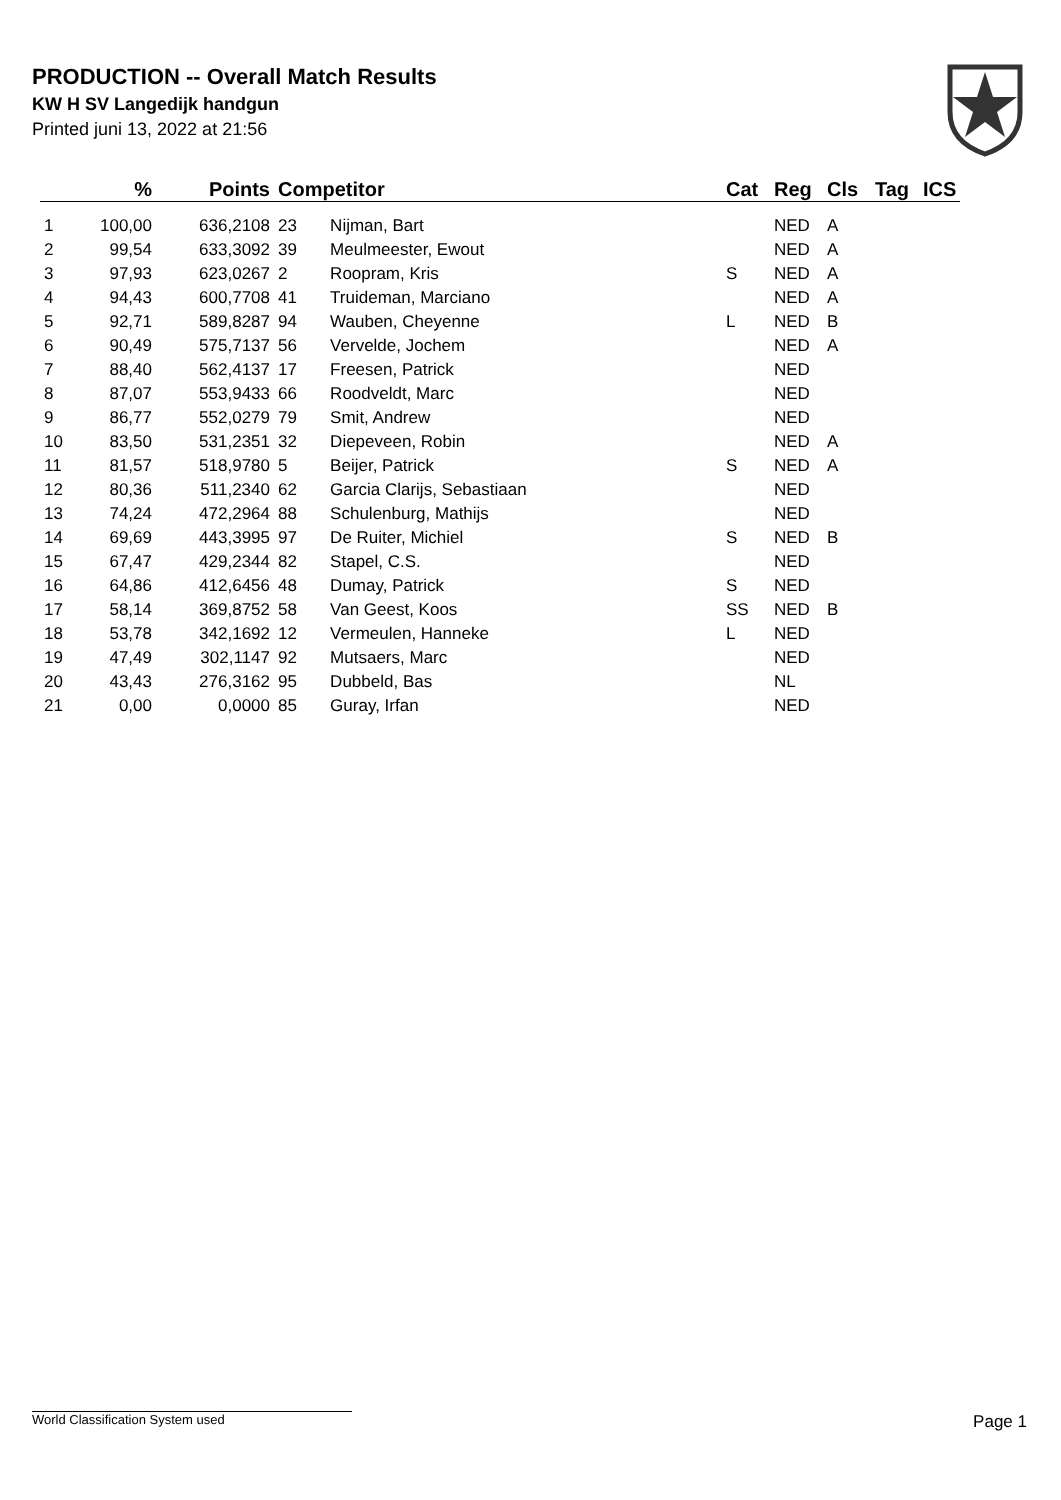PRODUCTION -- Overall Match Results
KW H SV Langedijk handgun
Printed juni 13, 2022 at 21:56
| | % | Points | Competitor | | Cat | Reg | Cls | Tag | ICS |
| --- | --- | --- | --- | --- | --- | --- | --- | --- | --- |
| 1 | 100,00 | 636,2108 | 23 | Nijman, Bart | | NED | A | | |
| 2 | 99,54 | 633,3092 | 39 | Meulmeester, Ewout | | NED | A | | |
| 3 | 97,93 | 623,0267 | 2 | Roopram, Kris | S | NED | A | | |
| 4 | 94,43 | 600,7708 | 41 | Truideman, Marciano | | NED | A | | |
| 5 | 92,71 | 589,8287 | 94 | Wauben, Cheyenne | L | NED | B | | |
| 6 | 90,49 | 575,7137 | 56 | Vervelde, Jochem | | NED | A | | |
| 7 | 88,40 | 562,4137 | 17 | Freesen, Patrick | | NED | | | |
| 8 | 87,07 | 553,9433 | 66 | Roodveldt, Marc | | NED | | | |
| 9 | 86,77 | 552,0279 | 79 | Smit, Andrew | | NED | | | |
| 10 | 83,50 | 531,2351 | 32 | Diepeveen, Robin | | NED | A | | |
| 11 | 81,57 | 518,9780 | 5 | Beijer, Patrick | S | NED | A | | |
| 12 | 80,36 | 511,2340 | 62 | Garcia Clarijs, Sebastiaan | | NED | | | |
| 13 | 74,24 | 472,2964 | 88 | Schulenburg, Mathijs | | NED | | | |
| 14 | 69,69 | 443,3995 | 97 | De Ruiter, Michiel | S | NED | B | | |
| 15 | 67,47 | 429,2344 | 82 | Stapel, C.S. | | NED | | | |
| 16 | 64,86 | 412,6456 | 48 | Dumay, Patrick | S | NED | | | |
| 17 | 58,14 | 369,8752 | 58 | Van Geest, Koos | SS | NED | B | | |
| 18 | 53,78 | 342,1692 | 12 | Vermeulen, Hanneke | L | NED | | | |
| 19 | 47,49 | 302,1147 | 92 | Mutsaers, Marc | | NED | | | |
| 20 | 43,43 | 276,3162 | 95 | Dubbeld, Bas | | NL | | | |
| 21 | 0,00 | 0,0000 | 85 | Guray, Irfan | | NED | | | |
World Classification System used Page 1